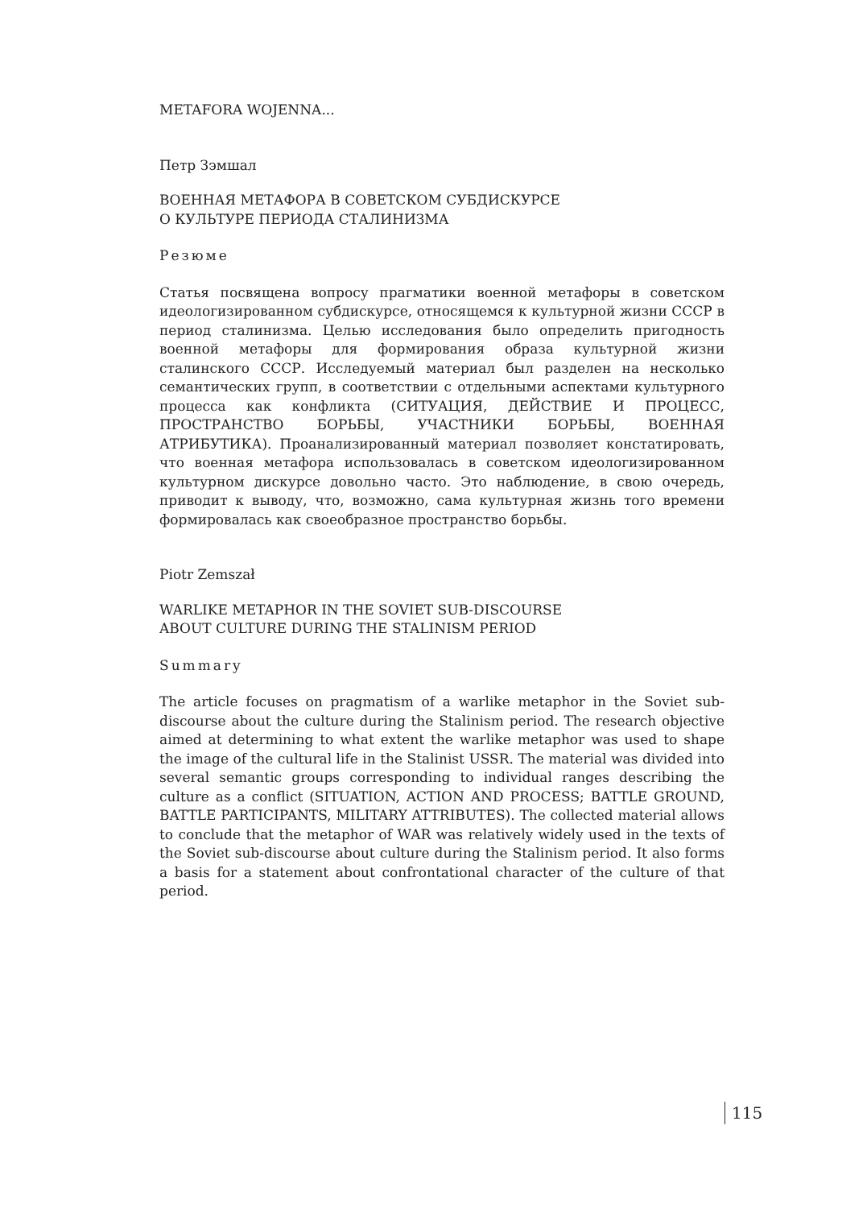METAFORA WOJENNA...
Петр Зэмшал
ВОЕННАЯ МЕТАФОРА В СОВЕТСКОМ СУБДИСКУРСЕ
О КУЛЬТУРЕ ПЕРИОДА СТАЛИНИЗМА
Резюме
Статья посвящена вопросу прагматики военной метафоры в советском идеологизированном субдискурсе, относящемся к культурной жизни СССР в период сталинизма. Целью исследования было определить пригодность военной метафоры для формирования образа культурной жизни сталинского СССР. Исследуемый материал был разделен на несколько семантических групп, в соответствии с отдельными аспектами культурного процесса как конфликта (СИТУАЦИЯ, ДЕЙСТВИЕ И ПРОЦЕСС, ПРОСТРАНСТВО БОРЬБЫ, УЧАСТНИКИ БОРЬБЫ, ВОЕННАЯ АТРИБУТИКА). Проанализированный материал позволяет констатировать, что военная метафора использовалась в советском идеологизированном культурном дискурсе довольно часто. Это наблюдение, в свою очередь, приводит к выводу, что, возможно, сама культурная жизнь того времени формировалась как своеобразное пространство борьбы.
Piotr Zemszał
WARLIKE METAPHOR IN THE SOVIET SUB-DISCOURSE
ABOUT CULTURE DURING THE STALINISM PERIOD
Summary
The article focuses on pragmatism of a warlike metaphor in the Soviet sub-discourse about the culture during the Stalinism period. The research objective aimed at determining to what extent the warlike metaphor was used to shape the image of the cultural life in the Stalinist USSR. The material was divided into several semantic groups corresponding to individual ranges describing the culture as a conflict (SITUATION, ACTION AND PROCESS; BATTLE GROUND, BATTLE PARTICIPANTS, MILITARY ATTRIBUTES). The collected material allows to conclude that the metaphor of WAR was relatively widely used in the texts of the Soviet sub-discourse about culture during the Stalinism period. It also forms a basis for a statement about confrontational character of the culture of that period.
115